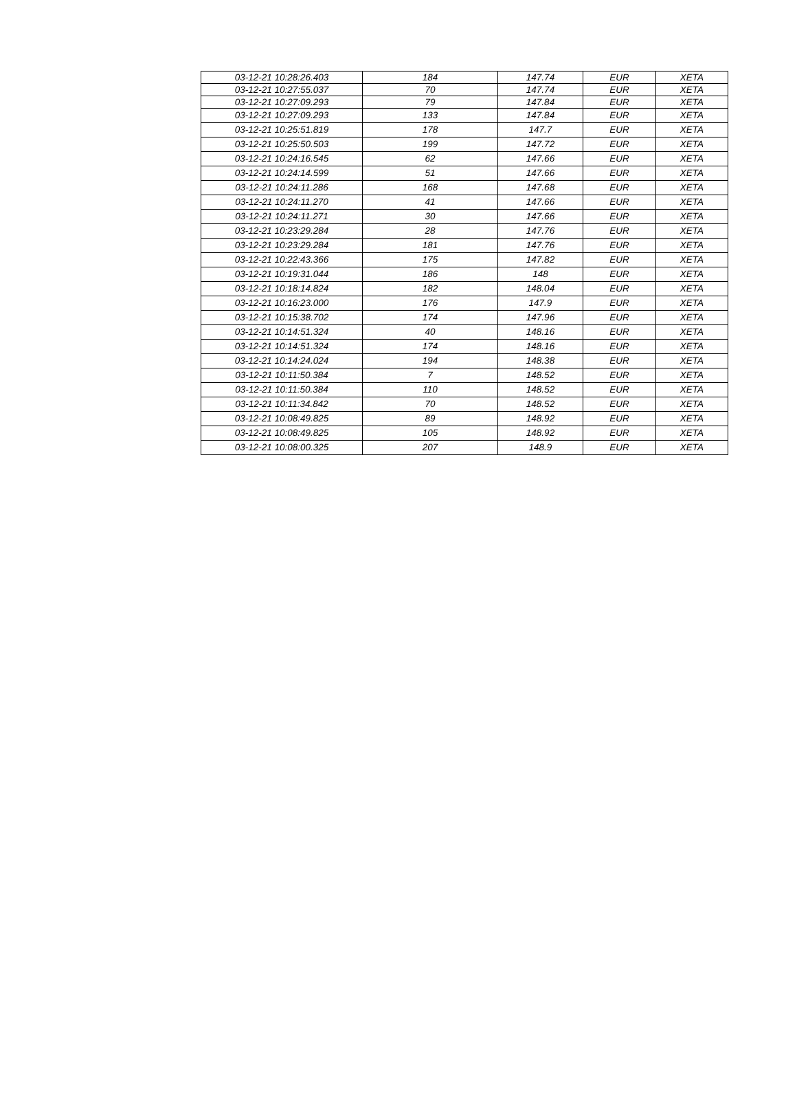| 03-12-21 10:28:26.403 | 184 | 147.74 | EUR | XETA |
| 03-12-21 10:27:55.037 | 70 | 147.74 | EUR | XETA |
| 03-12-21 10:27:09.293 | 79 | 147.84 | EUR | XETA |
| 03-12-21 10:27:09.293 | 133 | 147.84 | EUR | XETA |
| 03-12-21 10:25:51.819 | 178 | 147.7 | EUR | XETA |
| 03-12-21 10:25:50.503 | 199 | 147.72 | EUR | XETA |
| 03-12-21 10:24:16.545 | 62 | 147.66 | EUR | XETA |
| 03-12-21 10:24:14.599 | 51 | 147.66 | EUR | XETA |
| 03-12-21 10:24:11.286 | 168 | 147.68 | EUR | XETA |
| 03-12-21 10:24:11.270 | 41 | 147.66 | EUR | XETA |
| 03-12-21 10:24:11.271 | 30 | 147.66 | EUR | XETA |
| 03-12-21 10:23:29.284 | 28 | 147.76 | EUR | XETA |
| 03-12-21 10:23:29.284 | 181 | 147.76 | EUR | XETA |
| 03-12-21 10:22:43.366 | 175 | 147.82 | EUR | XETA |
| 03-12-21 10:19:31.044 | 186 | 148 | EUR | XETA |
| 03-12-21 10:18:14.824 | 182 | 148.04 | EUR | XETA |
| 03-12-21 10:16:23.000 | 176 | 147.9 | EUR | XETA |
| 03-12-21 10:15:38.702 | 174 | 147.96 | EUR | XETA |
| 03-12-21 10:14:51.324 | 40 | 148.16 | EUR | XETA |
| 03-12-21 10:14:51.324 | 174 | 148.16 | EUR | XETA |
| 03-12-21 10:14:24.024 | 194 | 148.38 | EUR | XETA |
| 03-12-21 10:11:50.384 | 7 | 148.52 | EUR | XETA |
| 03-12-21 10:11:50.384 | 110 | 148.52 | EUR | XETA |
| 03-12-21 10:11:34.842 | 70 | 148.52 | EUR | XETA |
| 03-12-21 10:08:49.825 | 89 | 148.92 | EUR | XETA |
| 03-12-21 10:08:49.825 | 105 | 148.92 | EUR | XETA |
| 03-12-21 10:08:00.325 | 207 | 148.9 | EUR | XETA |